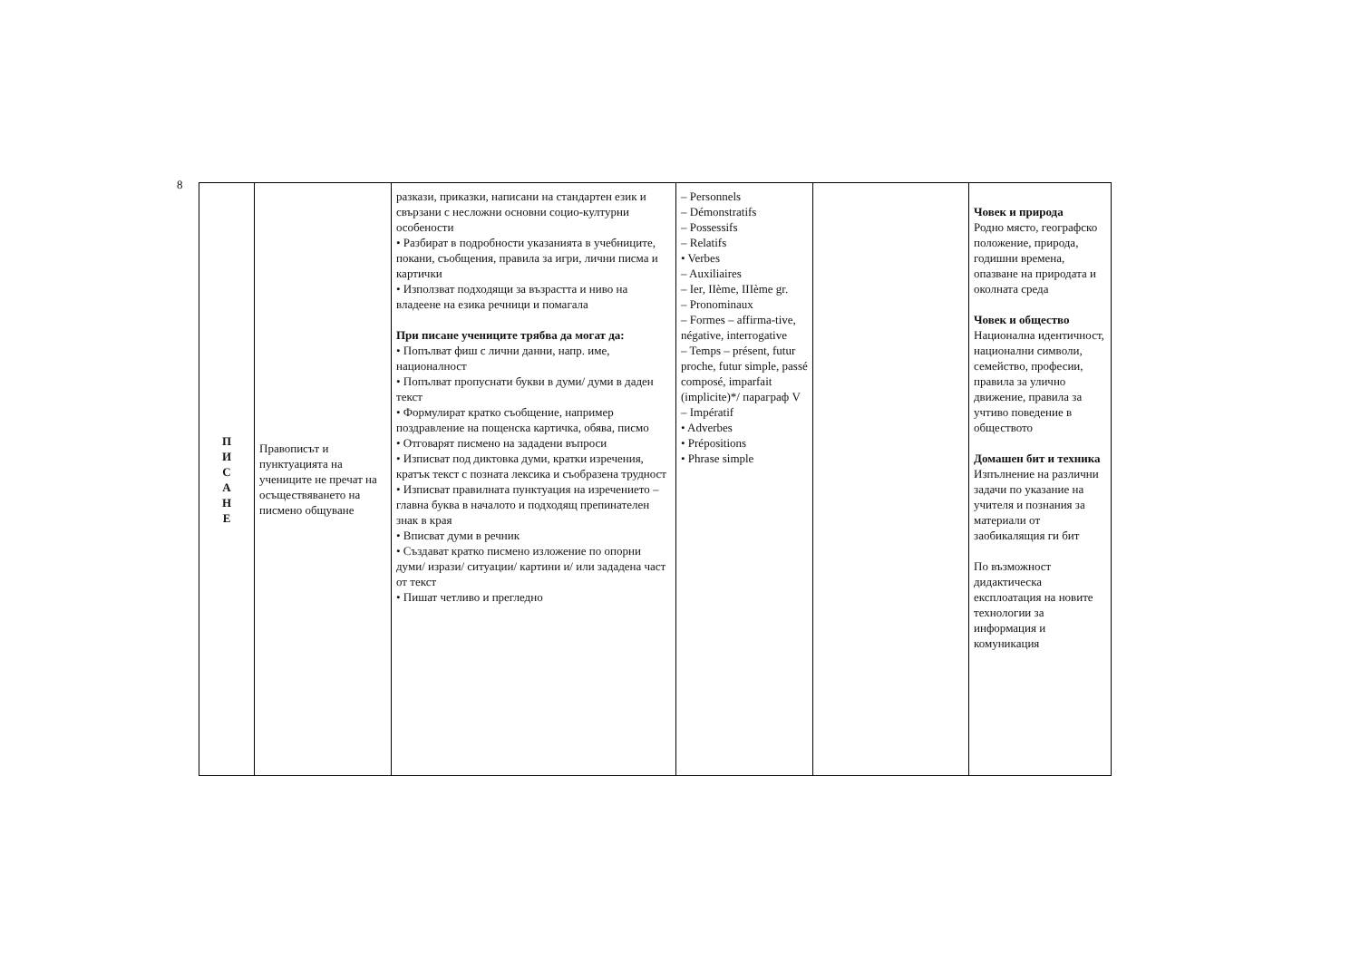8
| П И С А Н Е | Правописът и пунктуацията на учениците не пречат на осъществяването на писмено общуване | разкази, приказки, написани на стандартен език и свързани с несложни основни социо-културни особености • Разбират в подробности указанията в учебниците, покани, съобщения, правила за игри, лични писма и картички • Използват подходящи за възрастта и ниво на владеене на езика речници и помагала При писане учениците трябва да могат да: • Попълват фиш с лични данни, напр. име, националност • Попълват пропуснати букви в думи/ думи в даден текст • Формулират кратко съобщение, например поздравление на пощенска картичка, обява, писмо • Отговарят писмено на зададени въпроси • Изписват под диктовка думи, кратки изречения, кратък текст с позната лексика и съобразена трудност • Изписват правилната пунктуация на изречението – главна буква в началото и подходящ препинателен знак в края • Вписват думи в речник • Създават кратко писмено изложение по опорни думи/ изрази/ ситуации/ картини и/ или зададена част от текст • Пишат четливо и прегледно | – Personnels – Démonstratifs – Possessifs – Relatifs • Verbes – Auxiliaires – Ier, IIème, IIIème gr. – Pronominaux – Formes – affirma-tive, négative, interrogative – Temps – présent, futur proche, futur simple, passé composé, imparfait (implicite)*/ параграф V – Impératif • Adverbes • Prépositions • Phrase simple | | Човек и природа Родно място, географско положение, природа, годишни времена, опазване на природата и околната среда Човек и общество Национална идентичност, национални символи, семейство, професии, правила за улично движение, правила за учтиво поведение в обществото Домашен бит и техника Изпълнение на различни задачи по указание на учителя и познания за материали от заобикалящия ги бит По възможност дидактическа експлоатация на новите технологии за информация и комуникация |